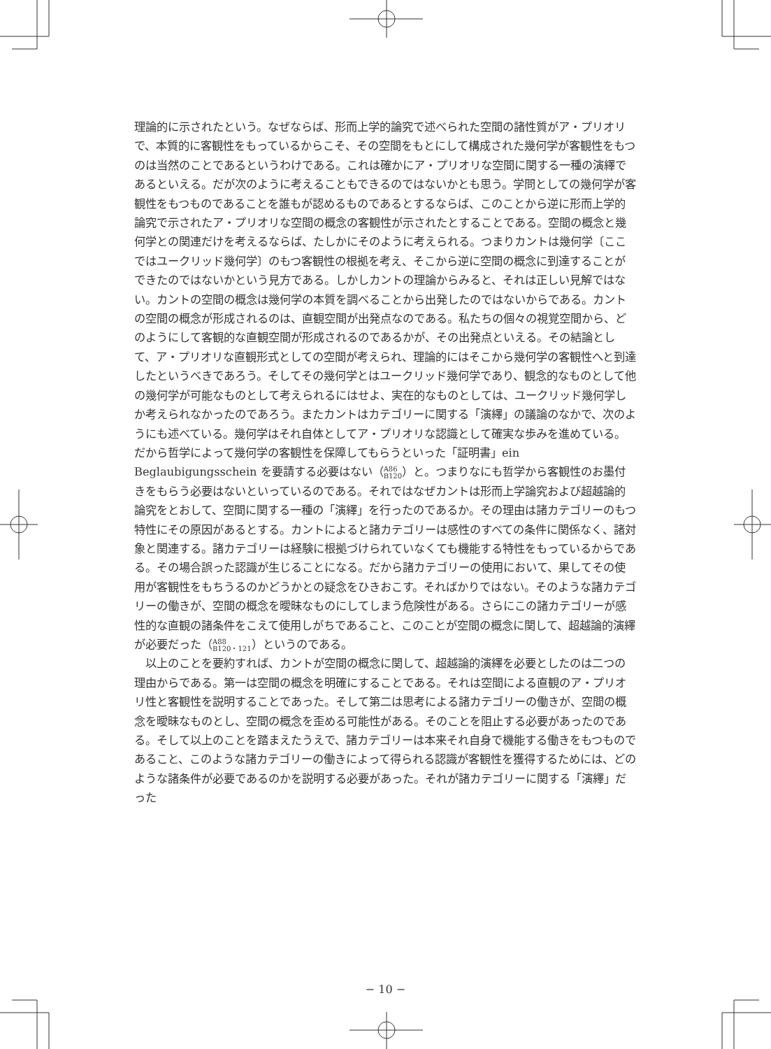理論的に示されたという。なぜならば、形而上学的論究で述べられた空間の諸性質がア・プリオリで、本質的に客観性をもっているからこそ、その空間をもとにして構成された幾何学が客観性をもつのは当然のことであるというわけである。これは確かにア・プリオリな空間に関する一種の演繹であるといえる。だが次のように考えることもできるのではないかとも思う。学問としての幾何学が客観性をもつものであることを誰もが認めるものであるとするならば、このことから逆に形而上学的論究で示されたア・プリオリな空間の概念の客観性が示されたとすることである。空間の概念と幾何学との関連だけを考えるならば、たしかにそのように考えられる。つまりカントは幾何学〔ここではユークリッド幾何学〕のもつ客観性の根拠を考え、そこから逆に空間の概念に到達することができたのではないかという見方である。しかしカントの理論からみると、それは正しい見解ではない。カントの空間の概念は幾何学の本質を調べることから出発したのではないからである。カントの空間の概念が形成されるのは、直観空間が出発点なのである。私たちの個々の視覚空間から、どのようにして客観的な直観空間が形成されるのであるかが、その出発点といえる。その結論として、ア・プリオリな直観形式としての空間が考えられ、理論的にはそこから幾何学の客観性へと到達したというべきであろう。そしてその幾何学とはユークリッド幾何学であり、観念的なものとして他の幾何学が可能なものとして考えられるにはせよ、実在的なものとしては、ユークリッド幾何学しか考えられなかったのであろう。またカントはカテゴリーに関する「演繹」の議論のなかで、次のようにも述べている。幾何学はそれ自体としてア・プリオリな認識として確実な歩みを進めている。だから哲学によって幾何学の客観性を保障してもらうといった「証明書」ein Beglaubigungsschein を要請する必要はない（A86
B120）と。つまりなにも哲学から客観性のお墨付きをもらう必要はないといっているのである。それではなぜカントは形而上学論究および超越論的論究をとおして、空間に関する一種の「演繹」を行ったのであるか。その理由は諸カテゴリーのもつ特性にその原因があるとする。カントによると諸カテゴリーは感性のすべての条件に関係なく、諸対象と関連する。諸カテゴリーは経験に根拠づけられていなくても機能する特性をもっているからである。その場合誤った認識が生じることになる。だから諸カテゴリーの使用において、果してその使用が客観性をもちうるのかどうかとの疑念をひきおこす。そればかりではない。そのような諸カテゴリーの働きが、空間の概念を曖昧なものにしてしまう危険性がある。さらにこの諸カテゴリーが感性的な直観の諸条件をこえて使用しがちであること、このことが空間の概念に関して、超越論的演繹が必要だった（A88
B120・121）というのである。
以上のことを要約すれば、カントが空間の概念に関して、超越論的演繹を必要としたのは二つの理由からである。第一は空間の概念を明確にすることである。それは空間による直観のア・プリオリ性と客観性を説明することであった。そして第二は思考による諸カテゴリーの働きが、空間の概念を曖昧なものとし、空間の概念を歪める可能性がある。そのことを阻止する必要があったのである。そして以上のことを踏まえたうえで、諸カテゴリーは本来それ自身で機能する働きをもつものであること、このような諸カテゴリーの働きによって得られる認識が客観性を獲得するためには、どのような諸条件が必要であるのかを説明する必要があった。それが諸カテゴリーに関する「演繹」だった
− 10 −